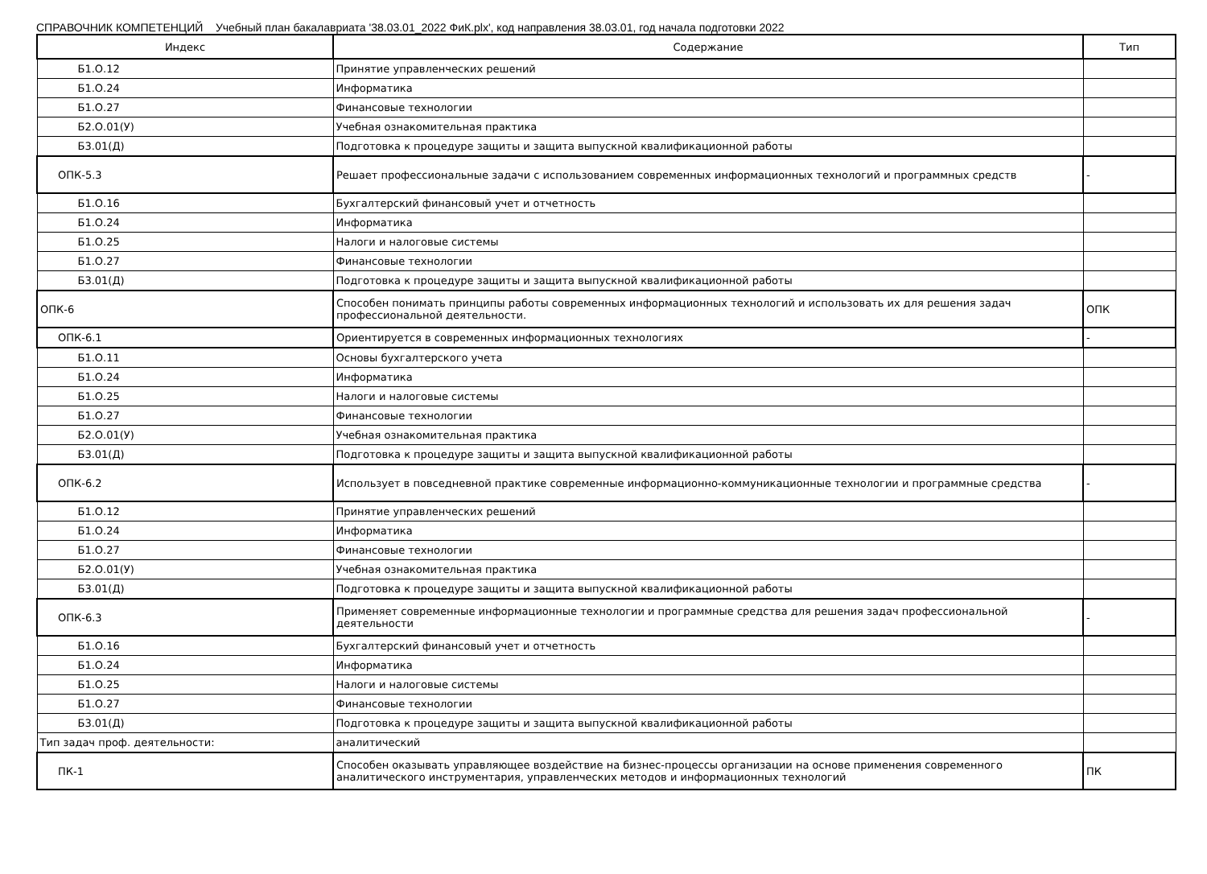СПРАВОЧНИК КОМПЕТЕНЦИЙ Учебный план бакалавриата '38.03.01_2022 ФиК.plx', код направления 38.03.01, год начала подготовки 2022
| Индекс | Содержание | Тип |
| --- | --- | --- |
| Б1.О.12 | Принятие управленческих решений | |
| Б1.О.24 | Информатика | |
| Б1.О.27 | Финансовые технологии | |
| Б2.О.01(У) | Учебная ознакомительная практика | |
| Б3.01(Д) | Подготовка к процедуре защиты и защита выпускной квалификационной работы | |
| ОПК-5.3 | Решает профессиональные задачи с использованием современных информационных технологий и программных средств | - |
| Б1.О.16 | Бухгалтерский финансовый учет и отчетность | |
| Б1.О.24 | Информатика | |
| Б1.О.25 | Налоги и налоговые системы | |
| Б1.О.27 | Финансовые технологии | |
| Б3.01(Д) | Подготовка к процедуре защиты и защита выпускной квалификационной работы | |
| ОПК-6 | Способен понимать принципы работы современных информационных технологий и использовать их для решения задач профессиональной деятельности. | ОПК |
| ОПК-6.1 | Ориентируется в современных информационных технологиях | - |
| Б1.О.11 | Основы бухгалтерского учета | |
| Б1.О.24 | Информатика | |
| Б1.О.25 | Налоги и налоговые системы | |
| Б1.О.27 | Финансовые технологии | |
| Б2.О.01(У) | Учебная ознакомительная практика | |
| Б3.01(Д) | Подготовка к процедуре защиты и защита выпускной квалификационной работы | |
| ОПК-6.2 | Использует в повседневной практике современные информационно-коммуникационные технологии и программные средства | - |
| Б1.О.12 | Принятие управленческих решений | |
| Б1.О.24 | Информатика | |
| Б1.О.27 | Финансовые технологии | |
| Б2.О.01(У) | Учебная ознакомительная практика | |
| Б3.01(Д) | Подготовка к процедуре защиты и защита выпускной квалификационной работы | |
| ОПК-6.3 | Применяет современные информационные технологии и программные средства для решения задач профессиональной деятельности | - |
| Б1.О.16 | Бухгалтерский финансовый учет и отчетность | |
| Б1.О.24 | Информатика | |
| Б1.О.25 | Налоги и налоговые системы | |
| Б1.О.27 | Финансовые технологии | |
| Б3.01(Д) | Подготовка к процедуре защиты и защита выпускной квалификационной работы | |
| Тип задач проф. деятельности: | аналитический | |
| ПК-1 | Способен оказывать управляющее воздействие на бизнес-процессы организации на основе применения современного аналитического инструментария, управленческих методов и информационных технологий | ПК |